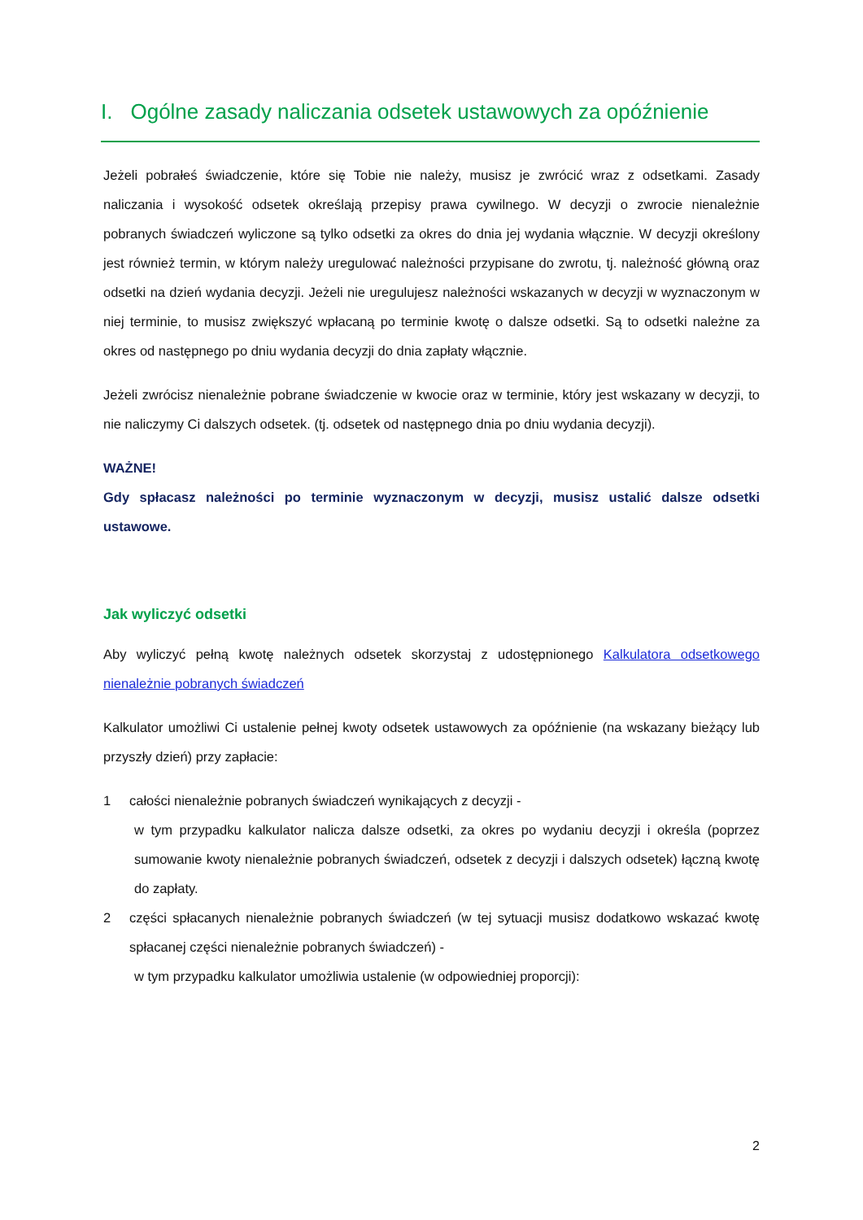I. Ogólne zasady naliczania odsetek ustawowych za opóźnienie
Jeżeli pobrałeś świadczenie, które się Tobie nie należy, musisz je zwrócić wraz z odsetkami. Zasady naliczania i wysokość odsetek określają przepisy prawa cywilnego. W decyzji o zwrocie nienależnie pobranych świadczeń wyliczone są tylko odsetki za okres do dnia jej wydania włącznie. W decyzji określony jest również termin, w którym należy uregulować należności przypisane do zwrotu, tj. należność główną oraz odsetki na dzień wydania decyzji. Jeżeli nie uregulujesz należności wskazanych w decyzji w wyznaczonym w niej terminie, to musisz zwiększyć wpłacaną po terminie kwotę o dalsze odsetki. Są to odsetki należne za okres od następnego po dniu wydania decyzji do dnia zapłaty włącznie.
Jeżeli zwrócisz nienależnie pobrane świadczenie w kwocie oraz w terminie, który jest wskazany w decyzji, to nie naliczymy Ci dalszych odsetek. (tj. odsetek od następnego dnia po dniu wydania decyzji).
WAŻNE!
Gdy spłacasz należności po terminie wyznaczonym w decyzji, musisz ustalić dalsze odsetki ustawowe.
Jak wyliczyć odsetki
Aby wyliczyć pełną kwotę należnych odsetek skorzystaj z udostępnionego Kalkulatora odsetkowego nienależnie pobranych świadczeń
Kalkulator umożliwi Ci ustalenie pełnej kwoty odsetek ustawowych za opóźnienie (na wskazany bieżący lub przyszły dzień) przy zapłacie:
1
całości nienależnie pobranych świadczeń wynikających z decyzji -
w tym przypadku kalkulator nalicza dalsze odsetki, za okres po wydaniu decyzji i określa (poprzez sumowanie kwoty nienależnie pobranych świadczeń, odsetek z decyzji i dalszych odsetek) łączną kwotę do zapłaty.
2
części spłacanych nienależnie pobranych świadczeń (w tej sytuacji musisz dodatkowo wskazać kwotę spłacanej części nienależnie pobranych świadczeń) -
w tym przypadku kalkulator umożliwia ustalenie (w odpowiedniej proporcji):
2